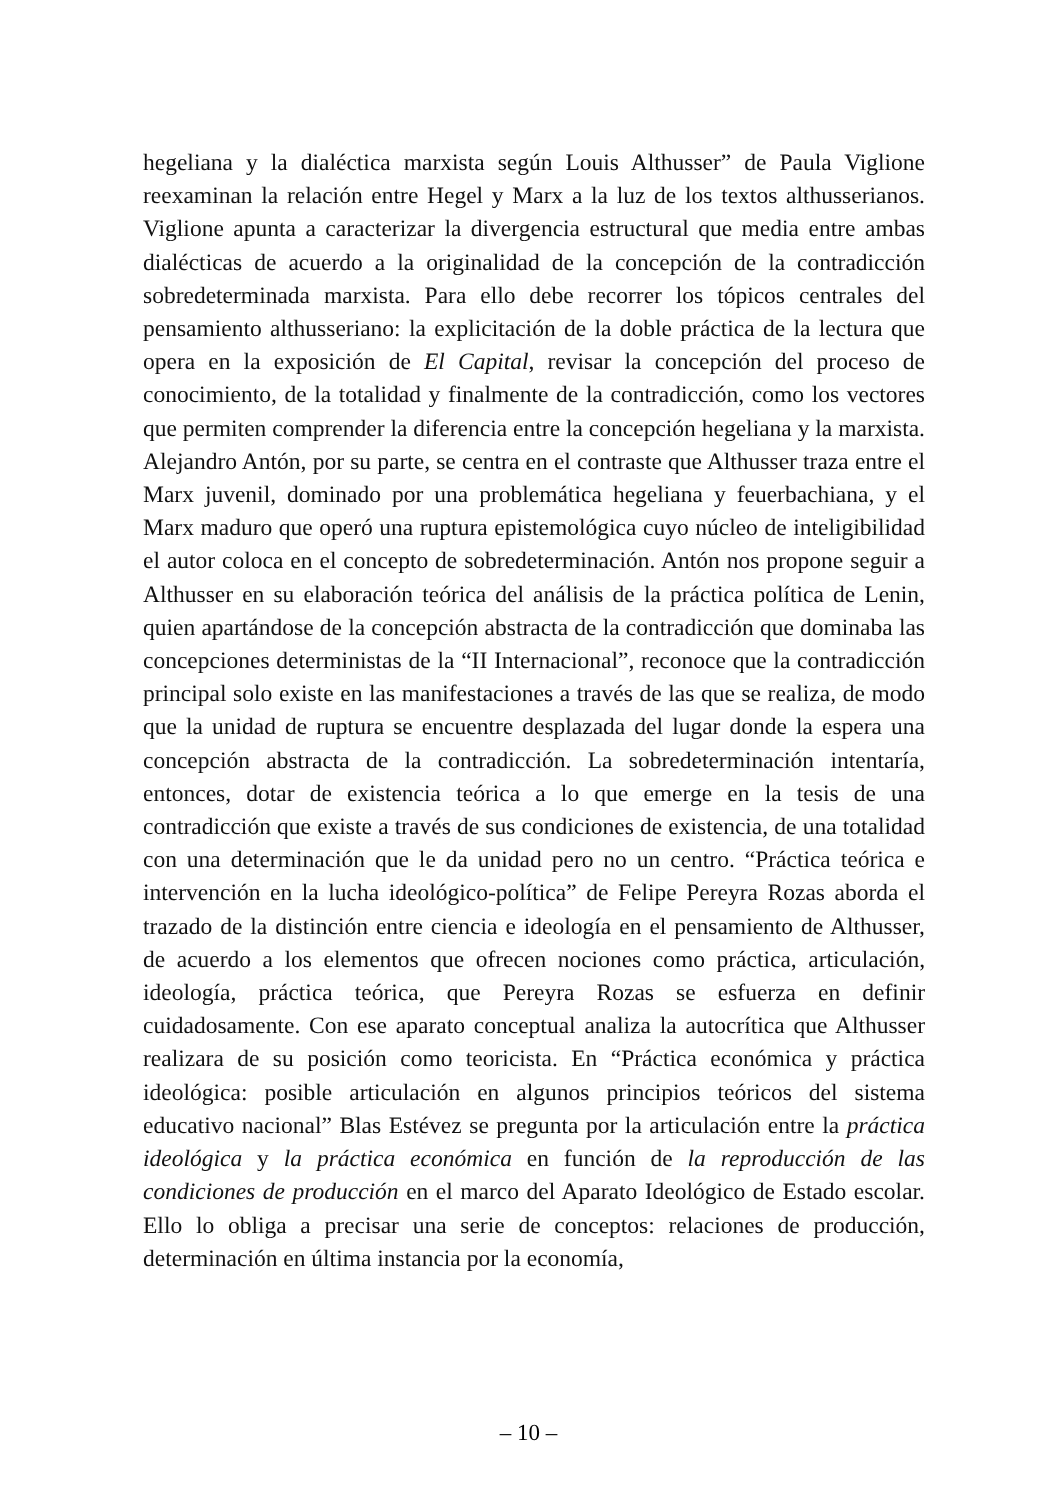hegeliana y la dialéctica marxista según Louis Althusser” de Paula Viglione reexaminan la relación entre Hegel y Marx a la luz de los textos althusse­rianos. Viglione apunta a caracterizar la divergencia estructural que media entre ambas dialécticas de acuerdo a la originalidad de la concepción de la contradicción sobredeterminada marxista. Para ello debe recorrer los tópicos centrales del pensamiento althusseriano: la explicitación de la doble práctica de la lectura que opera en la exposición de El Capital, revisar la concepción del proceso de conocimiento, de la totalidad y finalmente de la contradicción, como los vectores que permiten comprender la diferencia entre la concepción hegeliana y la marxista. Alejandro Antón, por su parte, se centra en el con­traste que Althusser traza entre el Marx juvenil, dominado por una proble­mática hegeliana y feuerbachiana, y el Marx maduro que operó una ruptura epistemológica cuyo núcleo de inteligibilidad el autor coloca en el concepto de sobredeterminación. Antón nos propone seguir a Althusser en su elabora­ción teórica del análisis de la práctica política de Lenin, quien apartándose de la concepción abstracta de la contradicción que dominaba las concepciones deterministas de la “II Internacional”, reconoce que la contradicción prin­cipal solo existe en las manifestaciones a través de las que se realiza, de modo que la unidad de ruptura se encuentre desplazada del lugar donde la espera una concepción abstracta de la contradicción. La sobredeterminación intentaría, entonces, dotar de existencia teórica a lo que emerge en la tesis de una contradicción que existe a través de sus condiciones de existencia, de una totalidad con una determinación que le da unidad pero no un centro. “Práctica teórica e intervención en la lucha ideológico-política” de Felipe Pe­reyra Rozas aborda el trazado de la distinción entre ciencia e ideología en el pensamiento de Althusser, de acuerdo a los elementos que ofrecen nociones como práctica, articulación, ideología, práctica teórica, que Pereyra Rozas se esfuerza en definir cuidadosamente. Con ese aparato conceptual analiza la autocrítica que Althusser realizara de su posición como teoricista. En “Prác­tica económica y práctica ideológica: posible articulación en algunos princi­pios teóricos del sistema educativo nacional” Blas Estévez se pregunta por la articulación entre la práctica ideológica y la práctica económica en función de la reproducción de las condiciones de producción en el marco del Aparato Ideológico de Estado escolar. Ello lo obliga a precisar una serie de conceptos: relaciones de producción, determinación en última instancia por la economía,
– 10 –